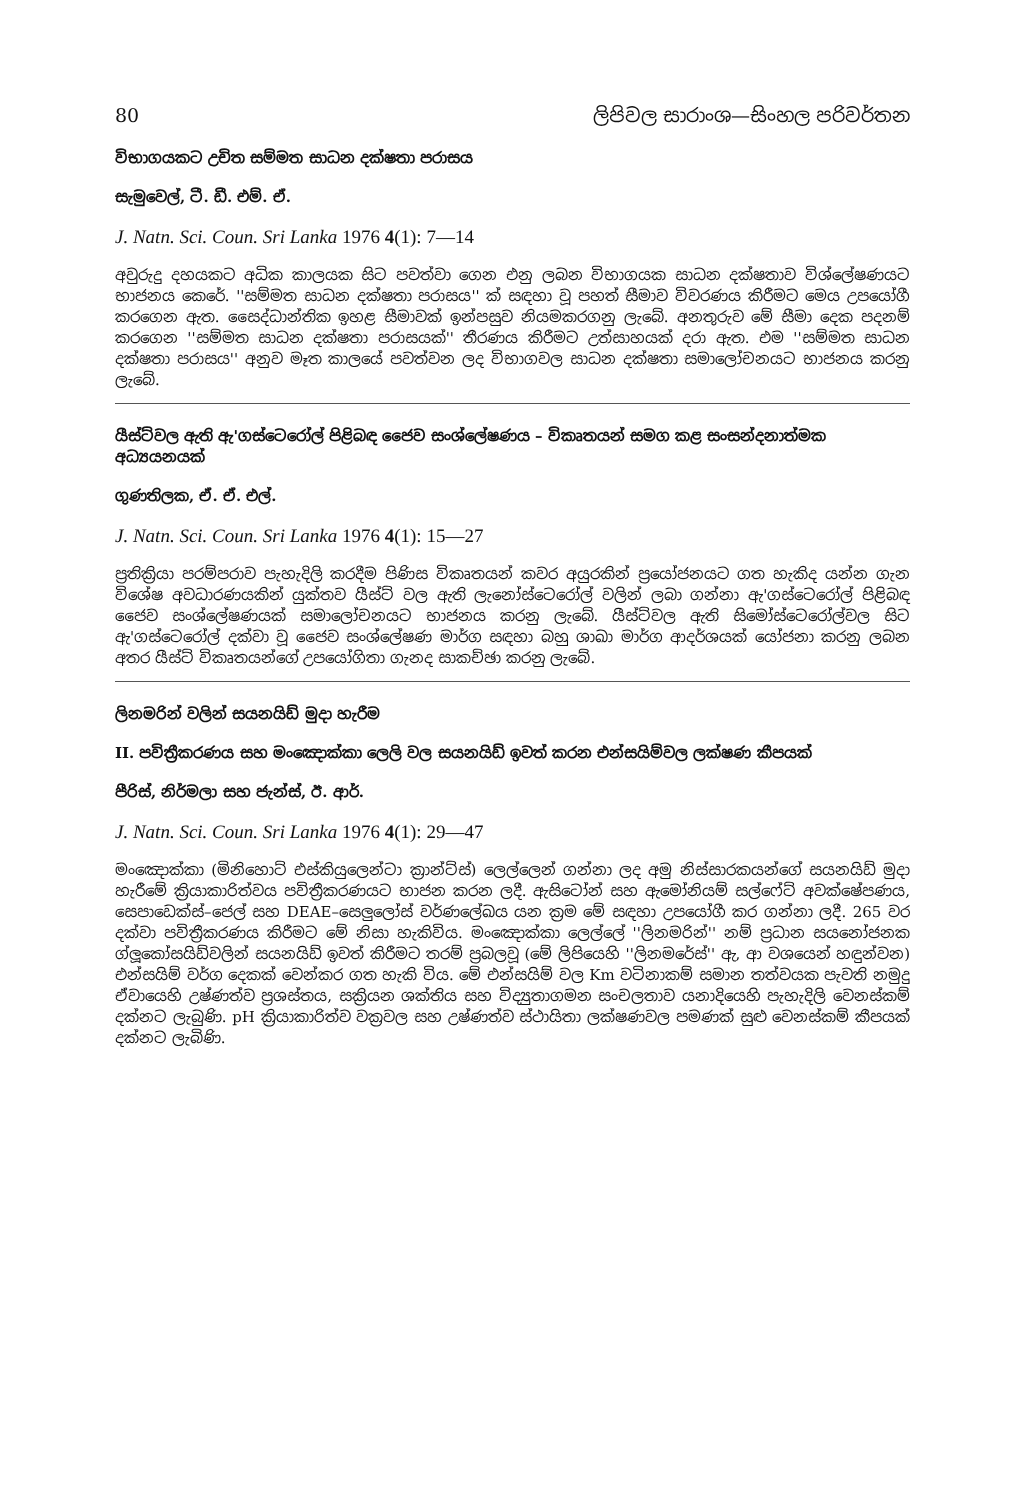80 ලිපිවල සාරාංශ—සිංහල පරිවර්තන
විභාගයකට උචිත සම්මත සාධන දක්ෂතා පරාසය
සැමුවෙල්, ටී. ඩී. එම්. ඒ.
J. Natn. Sci. Coun. Sri Lanka 1976 4(1): 7—14
අවුරුදු දහයකට අධික කාලයක සිට පවත්වා ගෙන එනු ලබන විභාගයක සාධන දක්ෂතාව විශ්ලේෂණයට භාජනය කෙරේ. ''සම්මත සාධන දක්ෂතා පරාසය'' ක් සඳහා වූ පහත් සීමාව විවරණය කිරීමට මෙය උපයෝගී කරගෙන ඇත. සෛද්ධාන්තික ඉහළ සීමාවක් ඉන්පසුව නියමකරගනු ලැබේ. අනතුරුව මේ සීමා දෙක පදනම් කරගෙන ''සම්මත සාධන දක්ෂතා පරාසයක්'' තීරණය කිරීමට උත්සාහයක් දරා ඇත. එම ''සම්මත සාධන දක්ෂතා පරාසය'' අනුව මෑත කාලයේ පවත්වන ලද විභාගවල සාධන දක්ෂතා සමාලෝචනයට භාජනය කරනු ලැබේ.
යීස්ට්වල ඇති ඇ'ගස්ටෙරෝල් පිළිබඳ ජෛව සංශ්ලේෂණය – විකෘතයන් සමග කළ සංසන්දනාත්මක අධ්‍යයනයක්
ගුණතිලක, ඒ. ඒ. එල්.
J. Natn. Sci. Coun. Sri Lanka 1976 4(1): 15—27
ප්‍රතික්‍රියා පරම්පරාව පැහැදිලි කරදීම පිණිස විකෘතයන් කවර අයුරකින් ප්‍රයෝජනයට ගත හැකිද යන්න ගැන විශේෂ අවධාරණයකින් යුක්තව යීස්ට් වල ඇති ලැනෝස්ටෙරෝල් වලින් ලබා ගන්නා ඇ'ගස්ටෙරෝල් පිළිබඳ ජෛව සංශ්ලේෂණයක් සමාලෝචනයට භාජනය කරනු ලැබේ. යීස්ට්වල ඇති සිමෝස්ටෙරෝල්වල සිට ඇ'ගස්ටෙරෝල් දක්වා වූ ජෛව සංශ්ලේෂණ මාර්ග සඳහා බහු ශාඛා මාර්ග ආදර්ශයක් යෝජනා කරනු ලබන අතර යීස්ට් විකෘතයන්ගේ උපයෝගිතා ගැනද සාකච්ඡා කරනු ලැබේ.
ලිනමරින් වලින් සයනයිඩ් මුදා හැරීම
II. පවිත්‍රීකරණය සහ මංඤොක්කා ලෙලි වල සයනයිඩ් ඉවත් කරන එන්සයිම්වල ලක්ෂණ කීපයක්
පීරිස්, නිර්මලා සහ ජැන්ස්, ඊ. ආර්.
J. Natn. Sci. Coun. Sri Lanka 1976 4(1): 29—47
මංඤොක්කා (මිනිහොට් එස්කියුලෙන්ටා ක්‍රාන්ට්ස්) ලෙල්ලෙන් ගන්නා ලද අමු නිස්සාරකයන්ගේ සයනයිඩ් මුදා හැරීමේ ක්‍රියාකාරිත්වය පවිත්‍රීකරණයට භාජන කරන ලදී. ඇසිටෝන් සහ ඇමෝනියම් සල්ෆේට් අවක්ෂේපණය, සෙපාඩෙක්ස්–ජෙල් සහ DEAE–සෙලුලෝස් වර්ණලේඛය යන ක්‍රම මේ සඳහා උපයෝගී කර ගන්නා ලදී. 265 වර දක්වා පවිත්‍රීකරණය කිරීමට මේ නිසා හැකිවිය. මංඤොක්කා ලෙල්ලේ ''ලිනමරින්'' නම් ප්‍රධාන සයනෝජනක ග්ලූකෝසයිඩ්වලින් සයනයිඩ් ඉවත් කිරීමට තරම් ප්‍රබලවූ (මේ ලිපියෙහි ''ලිනමරේස්'' ඇ, ආ වශයෙන් හඳුන්වන) එන්සයිම් වර්ග දෙකක් වෙන්කර ගත හැකි විය. මේ එන්සයිම් වල Km වටිනාකම් සමාන තත්වයක පැවති නමුදු ඒවායෙහි උෂ්ණත්ව ප්‍රශස්තය, සක්‍රියන ශක්තිය සහ විද්‍යුතාගමන සංචලතාව යනාදියෙහි පැහැදිලි වෙනස්කම් දක්නට ලැබුණි. pH ක්‍රියාකාරිත්ව වක්‍රවල සහ උෂ්ණත්ව ස්ථායිතා ලක්ෂණවල පමණක් සුළු වෙනස්කම් කීපයක් දක්නට ලැබිණි.